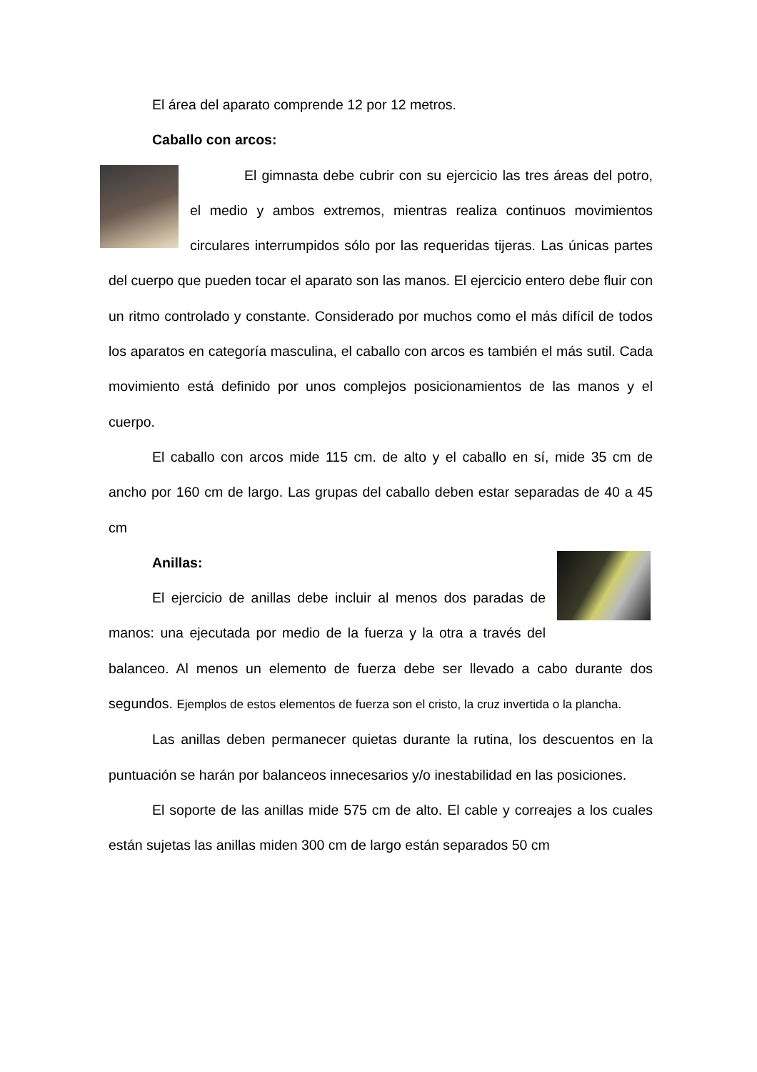El área del aparato comprende 12 por 12 metros.
Caballo con arcos:
El gimnasta debe cubrir con su ejercicio las tres áreas del potro, el medio y ambos extremos, mientras realiza continuos movimientos circulares interrumpidos sólo por las requeridas tijeras. Las únicas partes del cuerpo que pueden tocar el aparato son las manos. El ejercicio entero debe fluir con un ritmo controlado y constante. Considerado por muchos como el más difícil de todos los aparatos en categoría masculina, el caballo con arcos es también el más sutil. Cada movimiento está definido por unos complejos posicionamientos de las manos y el cuerpo.
El caballo con arcos mide 115 cm. de alto y el caballo en sí, mide 35 cm de ancho por 160 cm de largo. Las grupas del caballo deben estar separadas de 40 a 45 cm
Anillas:
El ejercicio de anillas debe incluir al menos dos paradas de manos: una ejecutada por medio de la fuerza y la otra a través del balanceo. Al menos un elemento de fuerza debe ser llevado a cabo durante dos segundos. Ejemplos de estos elementos de fuerza son el cristo, la cruz invertida o la plancha.
Las anillas deben permanecer quietas durante la rutina, los descuentos en la puntuación se harán por balanceos innecesarios y/o inestabilidad en las posiciones.
El soporte de las anillas mide 575 cm de alto. El cable y correajes a los cuales están sujetas las anillas miden 300 cm de largo están separados 50 cm